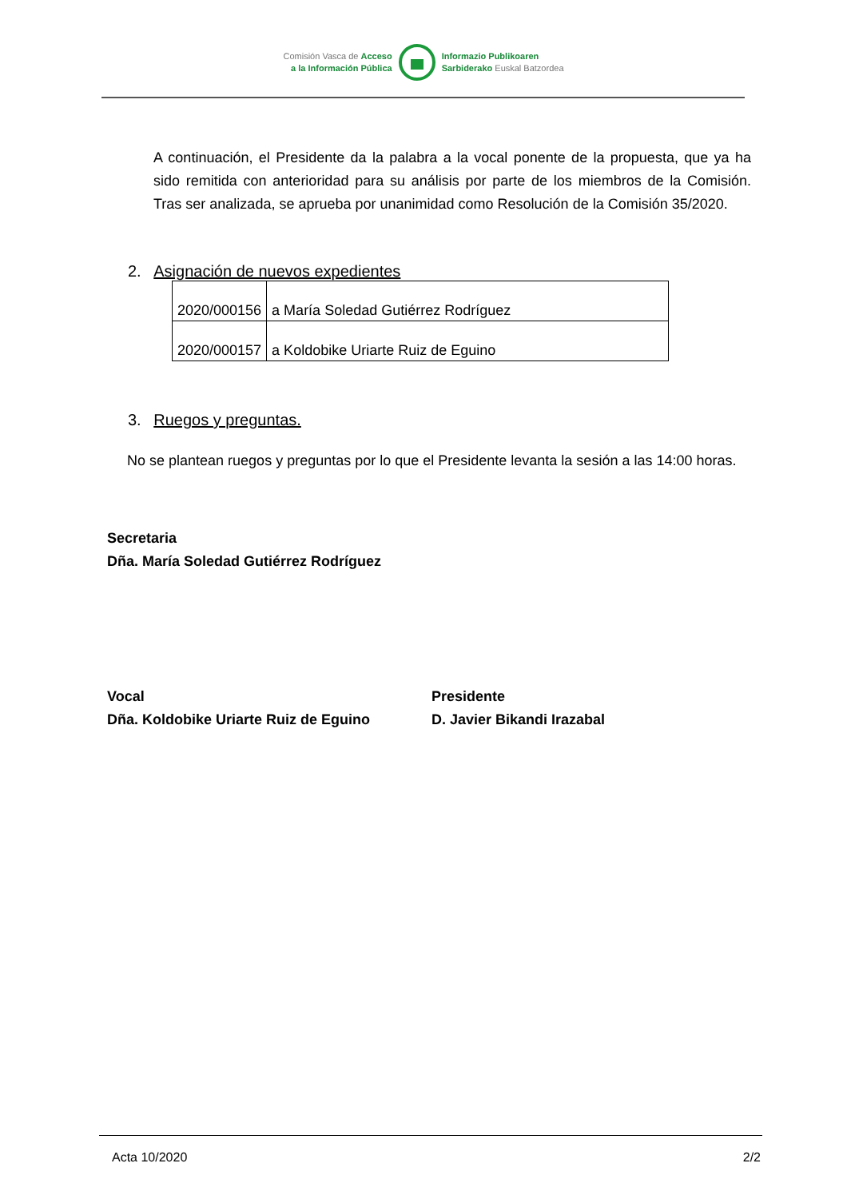Comisión Vasca de Acceso
a la Información Pública
Informazio Publikoaren
Sarbiderako Euskal Batzordea
A continuación, el Presidente da la palabra a la vocal ponente de la propuesta, que ya ha sido remitida con anterioridad para su análisis por parte de los miembros de la Comisión. Tras ser analizada, se aprueba por unanimidad como Resolución de la Comisión 35/2020.
2. Asignación de nuevos expedientes
| 2020/000156 | a María Soledad Gutiérrez Rodríguez |
| 2020/000157 | a Koldobike Uriarte Ruiz de Eguino |
3. Ruegos y preguntas.
No se plantean ruegos y preguntas por lo que el Presidente levanta la sesión a las 14:00 horas.
Secretaria
Dña. María Soledad Gutiérrez Rodríguez
Vocal
Dña. Koldobike Uriarte Ruiz de Eguino
Presidente
D. Javier Bikandi Irazabal
Acta 10/2020 2/2